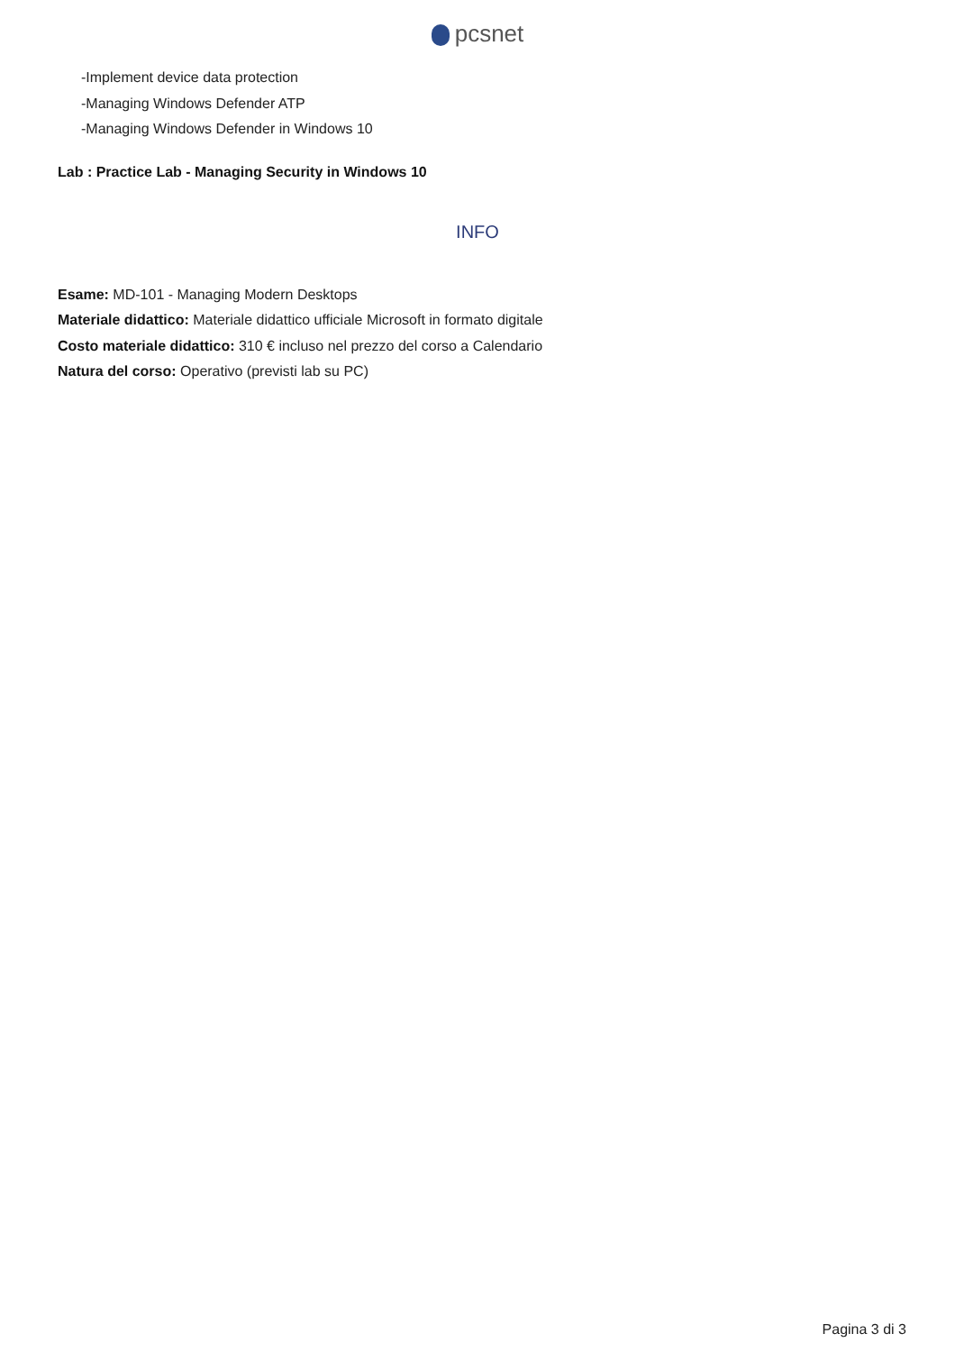pcsnet
-Implement device data protection
-Managing Windows Defender ATP
-Managing Windows Defender in Windows 10
Lab : Practice Lab - Managing Security in Windows 10
INFO
Esame: MD-101 - Managing Modern Desktops
Materiale didattico: Materiale didattico ufficiale Microsoft in formato digitale
Costo materiale didattico: 310 € incluso nel prezzo del corso a Calendario
Natura del corso: Operativo (previsti lab su PC)
Pagina 3 di 3